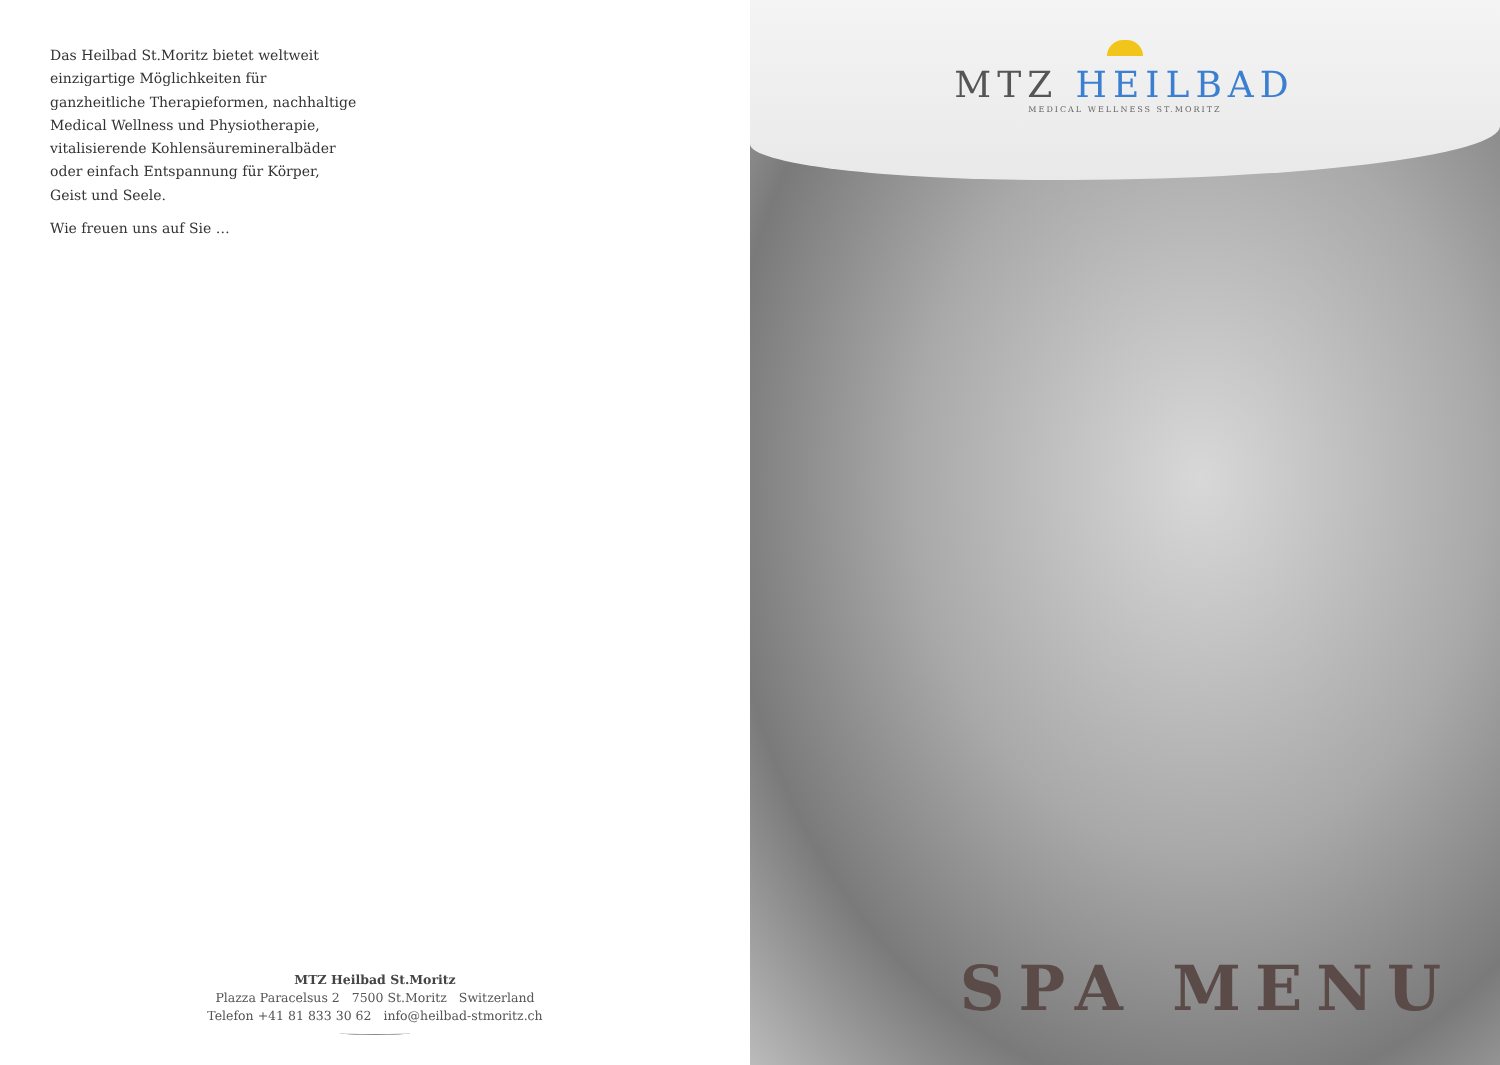Das Heilbad St.Moritz bietet weltweit einzigartige Möglichkeiten für ganzheitliche Therapieformen, nachhaltige Medical Wellness und Physiotherapie, vitalisierende Kohlensäuremineralbäder oder einfach Entspannung für Körper, Geist und Seele.
Wie freuen uns auf Sie …
MTZ Heilbad St.Moritz
Plazza Paracelsus 2 7500 St.Moritz Switzerland
Telefon +41 81 833 30 62 info@heilbad-stmoritz.ch
MTZ HEILBAD
MEDICAL WELLNESS ST.MORITZ
SPA MENU